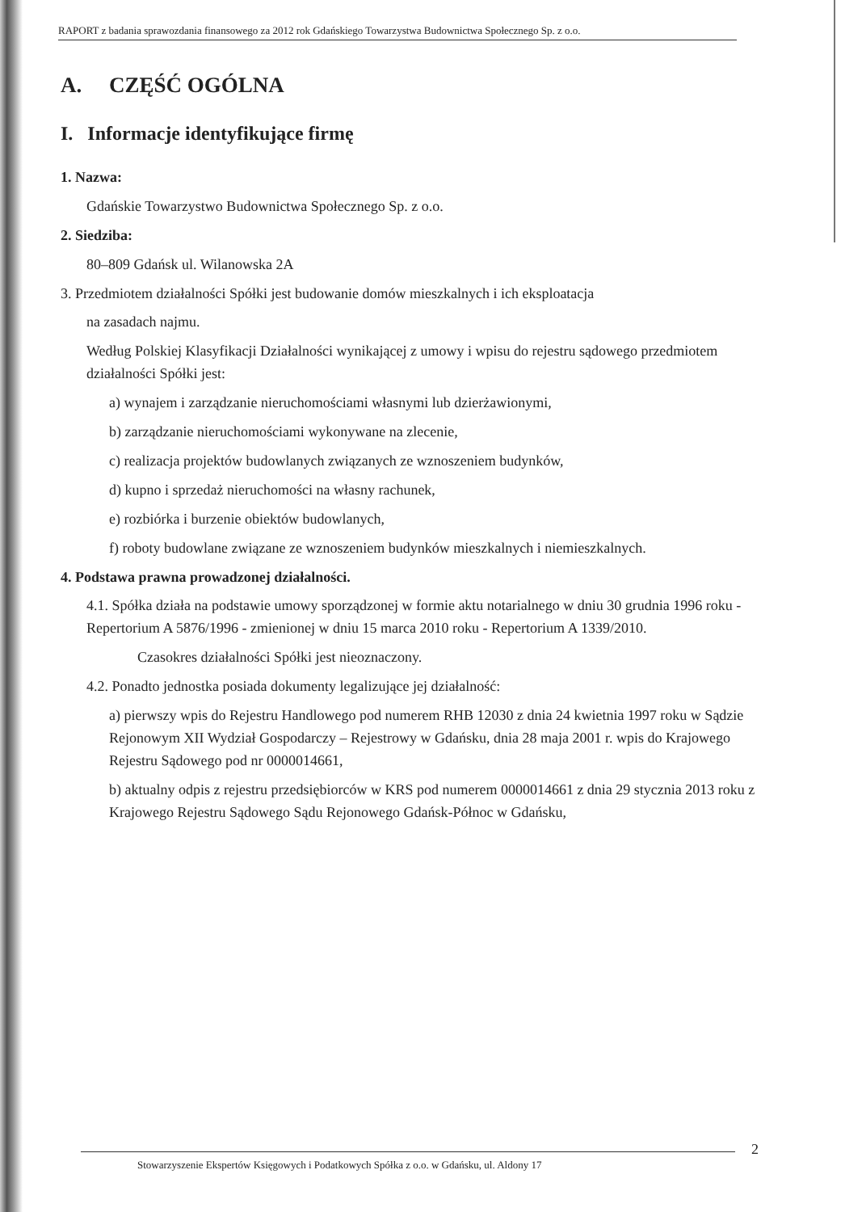RAPORT z badania sprawozdania finansowego za 2012 rok Gdańskiego Towarzystwa Budownictwa Społecznego Sp. z o.o.
A. CZĘŚĆ OGÓLNA
I. Informacje identyfikujące firmę
1. Nazwa:
Gdańskie Towarzystwo Budownictwa Społecznego Sp. z o.o.
2. Siedziba:
80–809 Gdańsk ul. Wilanowska 2A
3. Przedmiotem działalności Spółki jest budowanie domów mieszkalnych i ich eksploatacja
na zasadach najmu.
Według Polskiej Klasyfikacji Działalności wynikającej z umowy i wpisu do rejestru sądowego przedmiotem działalności Spółki jest:
a) wynajem i zarządzanie nieruchomościami własnymi lub dzierżawionymi,
b) zarządzanie nieruchomościami wykonywane na zlecenie,
c) realizacja projektów budowlanych związanych ze wznoszeniem budynków,
d) kupno i sprzedaż nieruchomości na własny rachunek,
e) rozbiórka i burzenie obiektów budowlanych,
f) roboty budowlane związane ze wznoszeniem budynków mieszkalnych i niemieszkalnych.
4. Podstawa prawna prowadzonej działalności.
4.1. Spółka działa na podstawie umowy sporządzonej w formie aktu notarialnego w dniu 30 grudnia 1996 roku - Repertorium A 5876/1996 - zmienionej w dniu 15 marca 2010 roku - Repertorium A 1339/2010.
Czasokres działalności Spółki jest nieoznaczony.
4.2. Ponadto jednostka posiada dokumenty legalizujące jej działalność:
a) pierwszy wpis do Rejestru Handlowego pod numerem RHB 12030 z dnia 24 kwietnia 1997 roku w Sądzie Rejonowym XII Wydział Gospodarczy – Rejestrowy w Gdańsku, dnia 28 maja 2001 r. wpis do Krajowego Rejestru Sądowego pod nr 0000014661,
b) aktualny odpis z rejestru przedsiębiorców w KRS pod numerem 0000014661 z dnia 29 stycznia 2013 roku z Krajowego Rejestru Sądowego Sądu Rejonowego Gdańsk-Północ w Gdańsku,
Stowarzyszenie Ekspertów Księgowych i Podatkowych Spółka z o.o. w Gdańsku, ul. Aldony 17 2